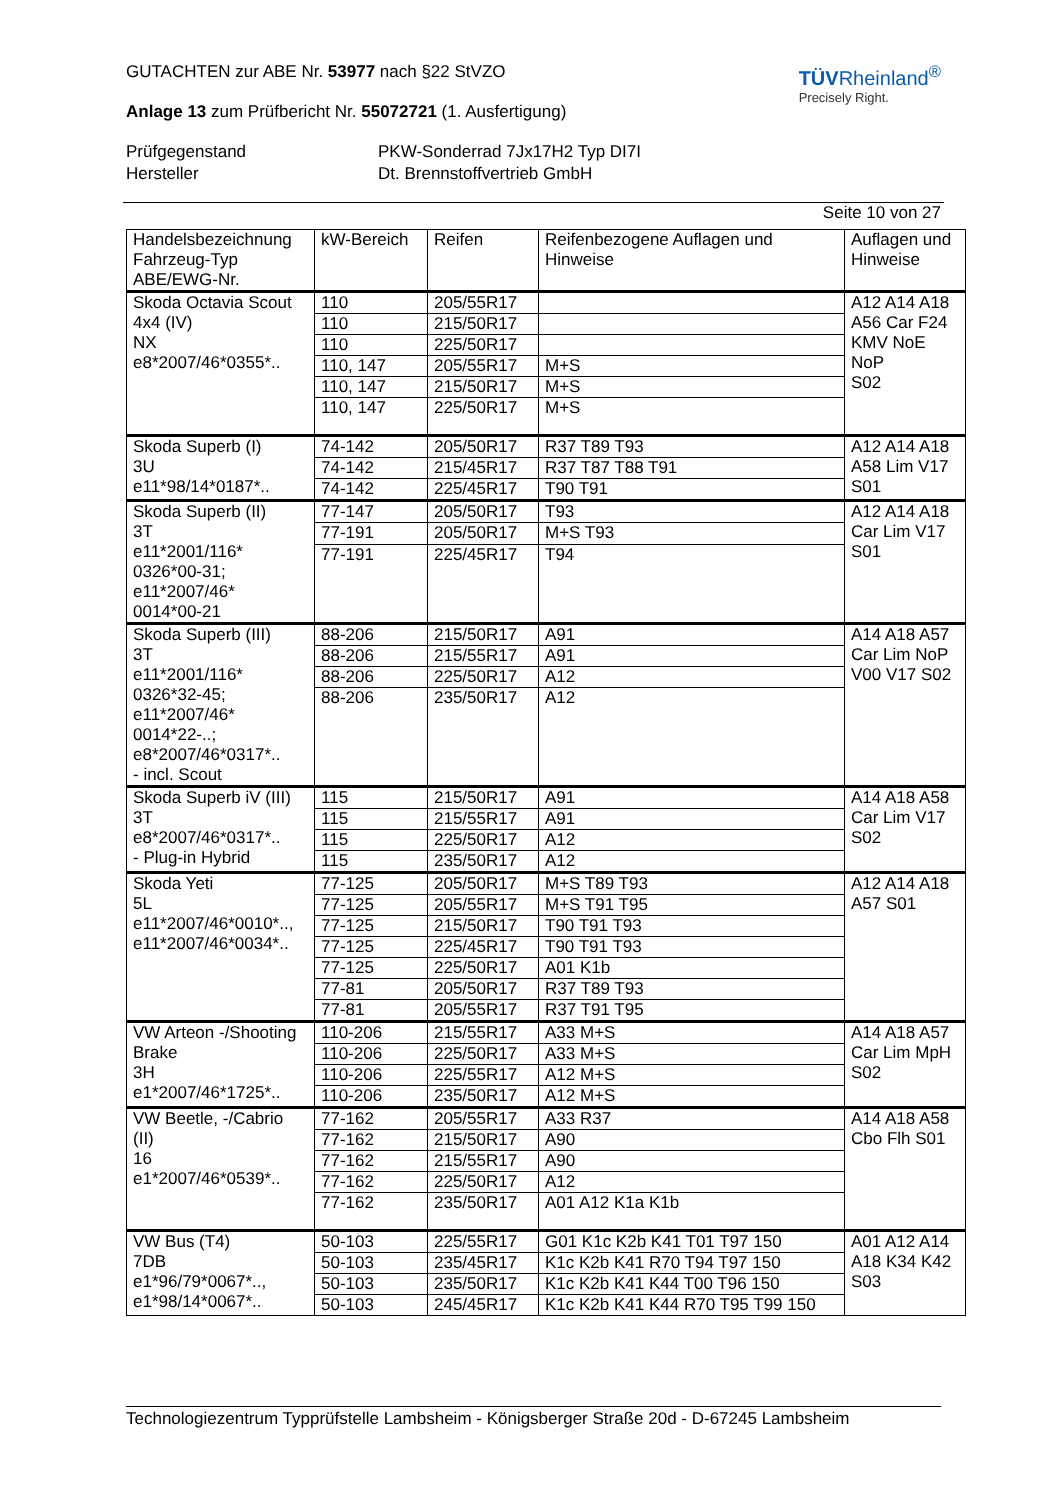TÜVRheinland<sup>®</sup>
Precisely Right.
GUTACHTEN zur ABE Nr. 53977 nach §22 StVZO
Anlage 13 zum Prüfbericht Nr. 55072721 (1. Ausfertigung)
Prüfgegenstand PKW-Sonderrad 7Jx17H2 Typ DI7I
Hersteller Dt. Brennstoffvertrieb GmbH
Seite 10 von 27
| Handelsbezeichnung Fahrzeug-Typ ABE/EWG-Nr. | kW-Bereich | Reifen | Reifenbezogene Auflagen und Hinweise | Auflagen und Hinweise |
| --- | --- | --- | --- | --- |
| Skoda Octavia Scout 4x4 (IV) NX e8*2007/46*0355*.. | 110 | 205/55R17 | | A12 A14 A18 A56 Car F24 KMV NoE NoP S02 |
| | 110 | 215/50R17 | | |
| | 110 | 225/50R17 | | |
| | 110, 147 | 205/55R17 | M+S | |
| | 110, 147 | 215/50R17 | M+S | |
| | 110, 147 | 225/50R17 | M+S | |
| Skoda Superb (I) 3U e11*98/14*0187*.. | 74-142 | 205/50R17 | R37 T89 T93 | A12 A14 A18 A58 Lim V17 S01 |
| | 74-142 | 215/45R17 | R37 T87 T88 T91 | |
| | 74-142 | 225/45R17 | T90 T91 | |
| Skoda Superb (II) 3T e11*2001/116* 0326*00-31; e11*2007/46* 0014*00-21 | 77-147 | 205/50R17 | T93 | A12 A14 A18 Car Lim V17 S01 |
| | 77-191 | 205/50R17 | M+S T93 | |
| | 77-191 | 225/45R17 | T94 | |
| Skoda Superb (III) 3T e11*2001/116* 0326*32-45; e11*2007/46* 0014*22-..; e8*2007/46*0317*.. - incl. Scout | 88-206 | 215/50R17 | A91 | A14 A18 A57 Car Lim NoP V00 V17 S02 |
| | 88-206 | 215/55R17 | A91 | |
| | 88-206 | 225/50R17 | A12 | |
| | 88-206 | 235/50R17 | A12 | |
| Skoda Superb iV (III) 3T e8*2007/46*0317*.. - Plug-in Hybrid | 115 | 215/50R17 | A91 | A14 A18 A58 Car Lim V17 S02 |
| | 115 | 215/55R17 | A91 | |
| | 115 | 225/50R17 | A12 | |
| | 115 | 235/50R17 | A12 | |
| Skoda Yeti 5L e11*2007/46*0010*.., e11*2007/46*0034*.. | 77-125 | 205/50R17 | M+S T89 T93 | A12 A14 A18 A57 S01 |
| | 77-125 | 205/55R17 | M+S T91 T95 | |
| | 77-125 | 215/50R17 | T90 T91 T93 | |
| | 77-125 | 225/45R17 | T90 T91 T93 | |
| | 77-125 | 225/50R17 | A01 K1b | |
| | 77-81 | 205/50R17 | R37 T89 T93 | |
| | 77-81 | 205/55R17 | R37 T91 T95 | |
| VW Arteon -/Shooting Brake 3H e1*2007/46*1725*.. | 110-206 | 215/55R17 | A33 M+S | A14 A18 A57 Car Lim MpH S02 |
| | 110-206 | 225/50R17 | A33 M+S | |
| | 110-206 | 225/55R17 | A12 M+S | |
| | 110-206 | 235/50R17 | A12 M+S | |
| VW Beetle, -/Cabrio (II) 16 e1*2007/46*0539*.. | 77-162 | 205/55R17 | A33 R37 | A14 A18 A58 Cbo Flh S01 |
| | 77-162 | 215/50R17 | A90 | |
| | 77-162 | 215/55R17 | A90 | |
| | 77-162 | 225/50R17 | A12 | |
| | 77-162 | 235/50R17 | A01 A12 K1a K1b | |
| VW Bus (T4) 7DB e1*96/79*0067*.., e1*98/14*0067*.. | 50-103 | 225/55R17 | G01 K1c K2b K41 T01 T97 150 | A01 A12 A14 A18 K34 K42 S03 |
| | 50-103 | 235/45R17 | K1c K2b K41 R70 T94 T97 150 | |
| | 50-103 | 235/50R17 | K1c K2b K41 K44 T00 T96 150 | |
| | 50-103 | 245/45R17 | K1c K2b K41 K44 R70 T95 T99 150 | |
Technologiezentrum Typprüfstelle Lambsheim - Königsberger Straße 20d - D-67245 Lambsheim